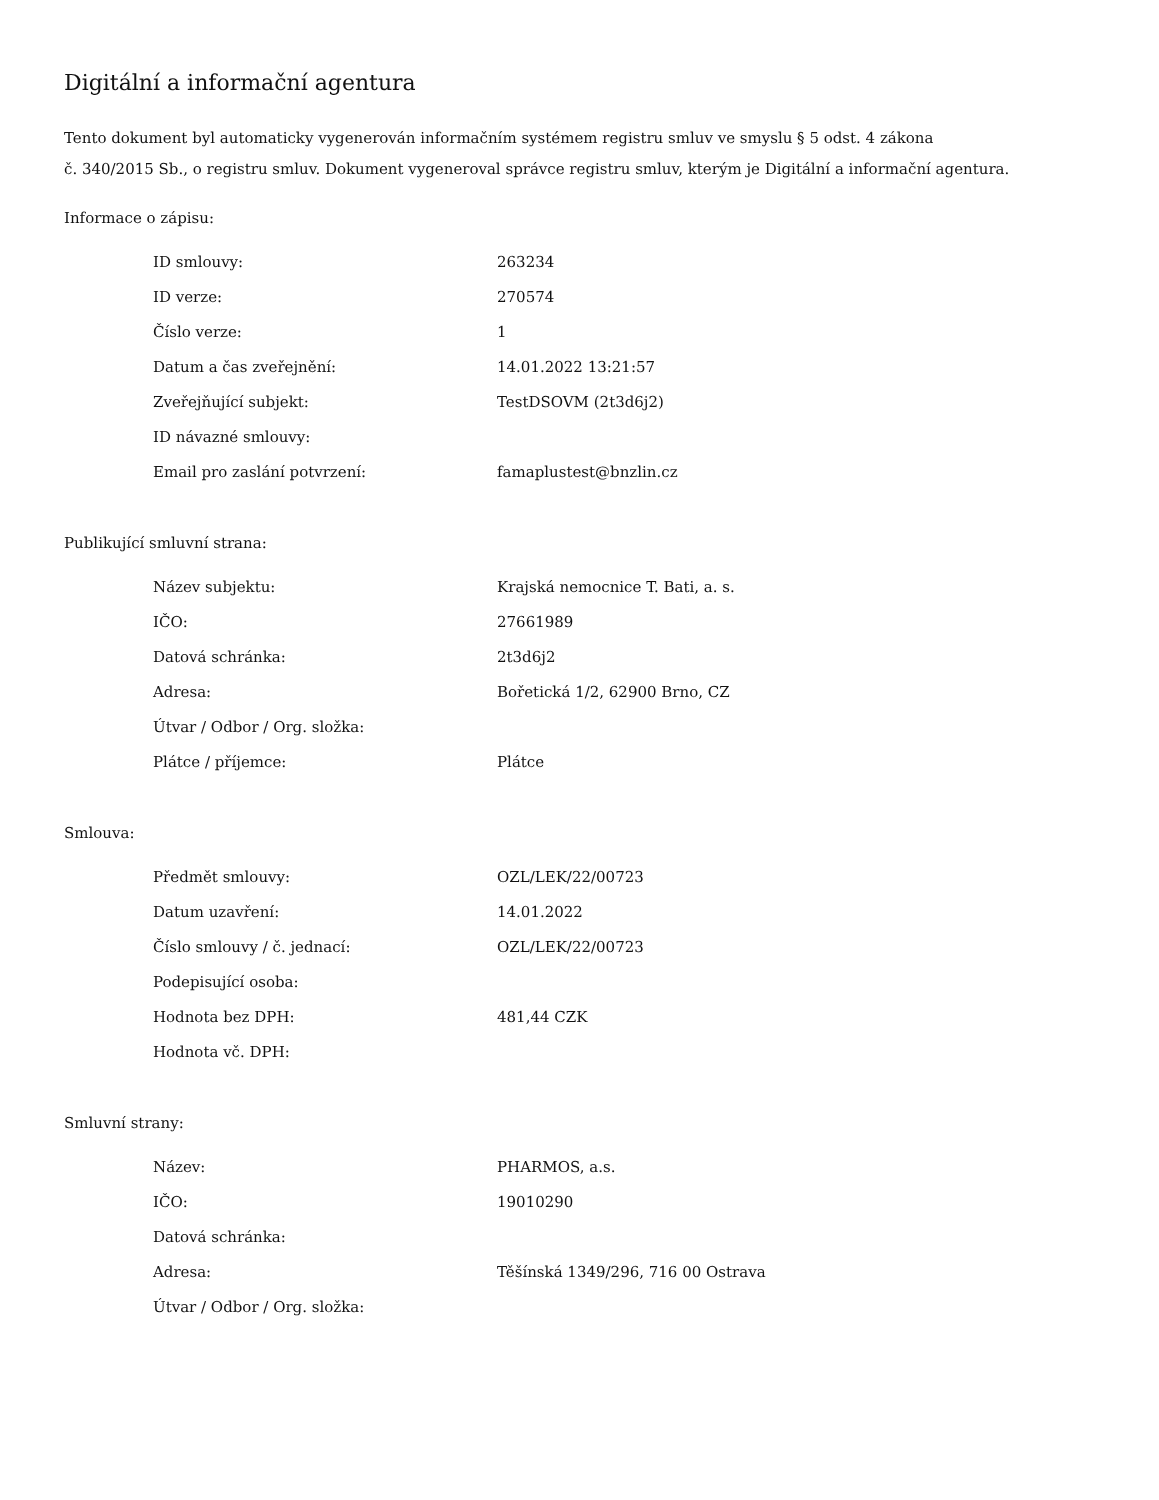Digitální a informační agentura
Tento dokument byl automaticky vygenerován informačním systémem registru smluv ve smyslu § 5 odst. 4 zákona
č. 340/2015 Sb., o registru smluv. Dokument vygeneroval správce registru smluv, kterým je Digitální a informační agentura.
Informace o zápisu:
| ID smlouvy: | 263234 |
| ID verze: | 270574 |
| Číslo verze: | 1 |
| Datum a čas zveřejnění: | 14.01.2022 13:21:57 |
| Zveřejňující subjekt: | TestDSOVM (2t3d6j2) |
| ID návazné smlouvy: | |
| Email pro zaslání potvrzení: | famaplustest@bnzlin.cz |
Publikující smluvní strana:
| Název subjektu: | Krajská nemocnice T. Bati, a. s. |
| IČO: | 27661989 |
| Datová schránka: | 2t3d6j2 |
| Adresa: | Bořetická 1/2, 62900 Brno, CZ |
| Útvar / Odbor / Org. složka: | |
| Plátce / příjemce: | Plátce |
Smlouva:
| Předmět smlouvy: | OZL/LEK/22/00723 |
| Datum uzavření: | 14.01.2022 |
| Číslo smlouvy / č. jednací: | OZL/LEK/22/00723 |
| Podepisující osoba: | |
| Hodnota bez DPH: | 481,44 CZK |
| Hodnota vč. DPH: | |
Smluvní strany:
| Název: | PHARMOS, a.s. |
| IČO: | 19010290 |
| Datová schránka: | |
| Adresa: | Těšínská 1349/296, 716 00 Ostrava |
| Útvar / Odbor / Org. složka: | |